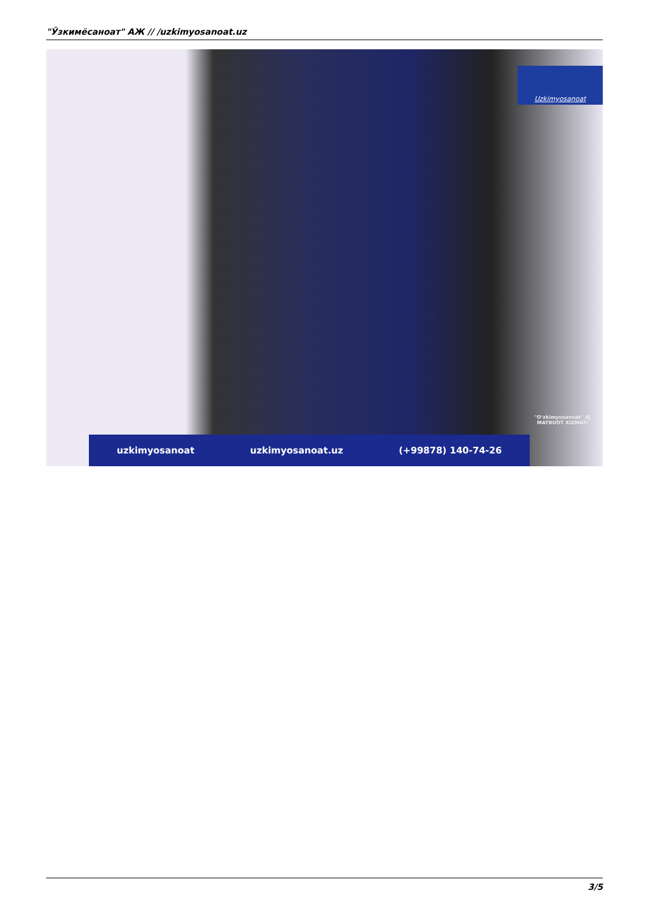"Ўзкимёсаноат" АЖ // /uzkimyosanoat.uz
Uzkimyosanoat
"O‘zkimyosanoat" AJ
MATBUOT XIZMATI
uzkimyosanoat uzkimyosanoat.uz (+99878) 140-74-26
3/5